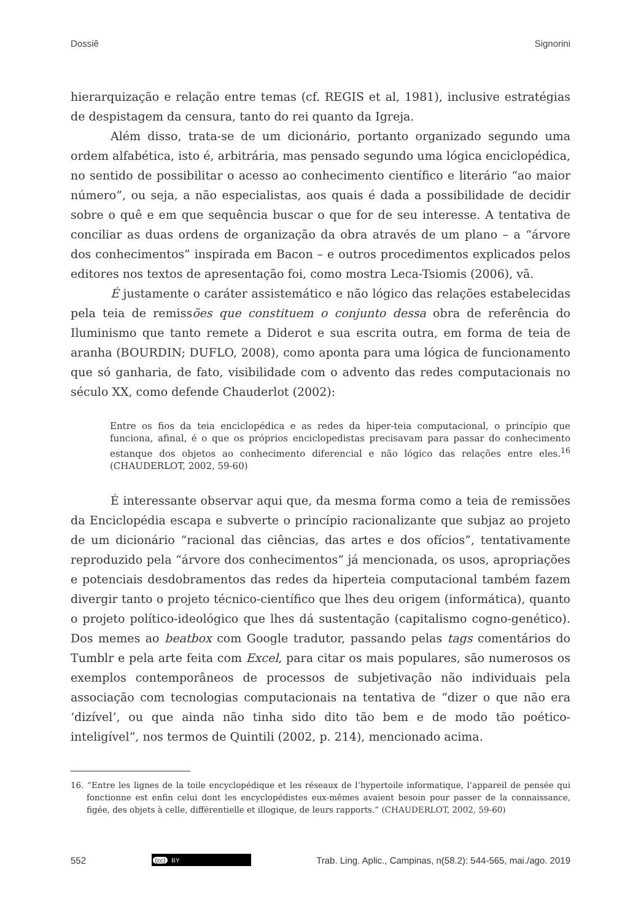Dossiê Signorini
hierarquização e relação entre temas (cf. REGIS et al, 1981), inclusive estratégias de despistagem da censura, tanto do rei quanto da Igreja.
Além disso, trata-se de um dicionário, portanto organizado segundo uma ordem alfabética, isto é, arbitrária, mas pensado segundo uma lógica enciclopédica, no sentido de possibilitar o acesso ao conhecimento científico e literário “ao maior número”, ou seja, a não especialistas, aos quais é dada a possibilidade de decidir sobre o quê e em que sequência buscar o que for de seu interesse. A tentativa de conciliar as duas ordens de organização da obra através de um plano – a “árvore dos conhecimentos” inspirada em Bacon – e outros procedimentos explicados pelos editores nos textos de apresentação foi, como mostra Leca-Tsiomis (2006), vã.
É justamente o caráter assistemático e não lógico das relações estabelecidas pela teia de remissões que constituem o conjunto dessa obra de referência do Iluminismo que tanto remete a Diderot e sua escrita outra, em forma de teia de aranha (BOURDIN; DUFLO, 2008), como aponta para uma lógica de funcionamento que só ganharia, de fato, visibilidade com o advento das redes computacionais no século XX, como defende Chauderlot (2002):
Entre os fios da teia enciclopédica e as redes da hiper-teia computacional, o princípio que funciona, afinal, é o que os próprios enciclopedistas precisavam para passar do conhecimento estanque dos objetos ao conhecimento diferencial e não lógico das relações entre eles.<sup>16</sup> (CHAUDERLOT, 2002, 59-60)
É interessante observar aqui que, da mesma forma como a teia de remissões da Enciclopédia escapa e subverte o princípio racionalizante que subjaz ao projeto de um dicionário “racional das ciências, das artes e dos ofícios”, tentativamente reproduzido pela “árvore dos conhecimentos” já mencionada, os usos, apropriações e potenciais desdobramentos das redes da hiperteia computacional também fazem divergir tanto o projeto técnico-científico que lhes deu origem (informática), quanto o projeto político-ideológico que lhes dá sustentação (capitalismo cogno-genético). Dos memes ao beatbox com Google tradutor, passando pelas tags comentários do Tumblr e pela arte feita com Excel, para citar os mais populares, são numerosos os exemplos contemporâneos de processos de subjetivação não individuais pela associação com tecnologias computacionais na tentativa de “dizer o que não era ‘dizível’, ou que ainda não tinha sido dito tão bem e de modo tão poético-inteligível”, nos termos de Quintili (2002, p. 214), mencionado acima.
16. “Entre les lignes de la toile encyclopédique et les réseaux de l’hypertoile informatique, l’appareil de pensée qui fonctionne est enfin celui dont les encyclopédistes eux-mêmes avaient besoin pour passer de la connaissance, figée, des objets à celle, différentielle et illogique, de leurs rapports.” (CHAUDERLOT, 2002, 59-60)
552
(cc) BY
Trab. Ling. Aplic., Campinas, n(58.2): 544-565, mai./ago. 2019